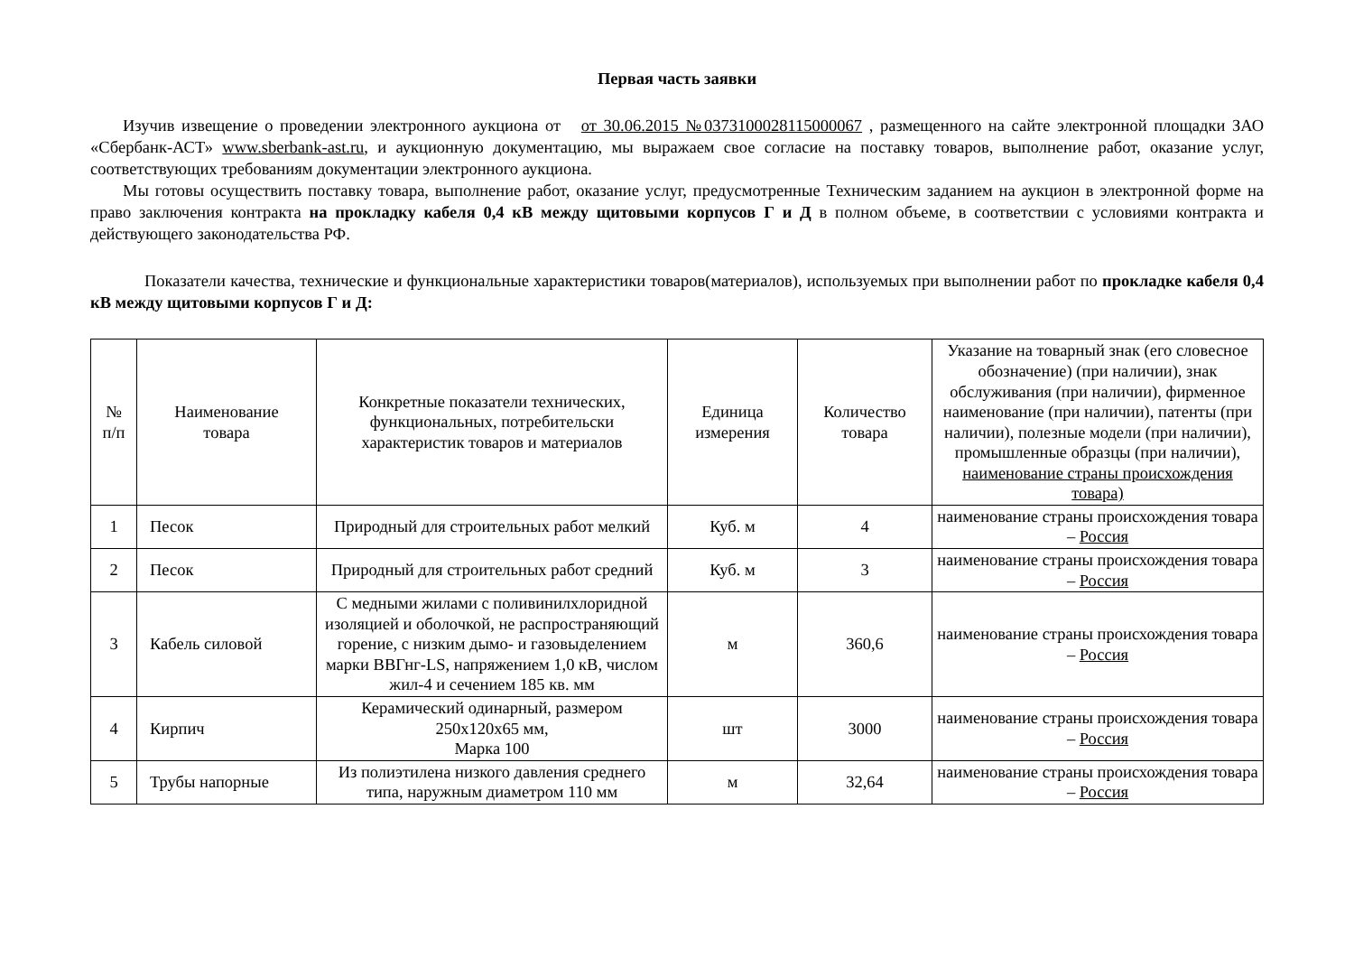Первая часть заявки
Изучив извещение о проведении электронного аукциона от от 30.06.2015 №0373100028115000067 , размещенного на сайте электронной площадки ЗАО «Сбербанк-АСТ» www.sberbank-ast.ru, и аукционную документацию, мы выражаем свое согласие на поставку товаров, выполнение работ, оказание услуг, соответствующих требованиям документации электронного аукциона.
Мы готовы осуществить поставку товара, выполнение работ, оказание услуг, предусмотренные Техническим заданием на аукцион в электронной форме на право заключения контракта на прокладку кабеля 0,4 кВ между щитовыми корпусов Г и Д в полном объеме, в соответствии с условиями контракта и действующего законодательства РФ.
Показатели качества, технические и функциональные характеристики товаров(материалов), используемых при выполнении работ по прокладке кабеля 0,4 кВ между щитовыми корпусов Г и Д:
| № п/п | Наименование товара | Конкретные показатели технических, функциональных, потребительски характеристик товаров и материалов | Единица измерения | Количество товара | Указание на товарный знак (его словесное обозначение) (при наличии), знак обслуживания (при наличии), фирменное наименование (при наличии), патенты (при наличии), полезные модели (при наличии), промышленные образцы (при наличии), наименование страны происхождения товара) |
| --- | --- | --- | --- | --- | --- |
| 1 | Песок | Природный для строительных работ мелкий | Куб. м | 4 | наименование страны происхождения товара – Россия |
| 2 | Песок | Природный для строительных работ средний | Куб. м | 3 | наименование страны происхождения товара – Россия |
| 3 | Кабель силовой | С медными жилами с поливинилхлоридной изоляцией и оболочкой, не распространяющий горение, с низким дымо- и газовыделением марки ВВГнг-LS, напряжением 1,0 кВ, числом жил-4 и сечением 185 кв. мм | м | 360,6 | наименование страны происхождения товара – Россия |
| 4 | Кирпич | Керамический одинарный, размером 250х120х65 мм, Марка 100 | шт | 3000 | наименование страны происхождения товара – Россия |
| 5 | Трубы напорные | Из полиэтилена низкого давления среднего типа, наружным диаметром 110 мм | м | 32,64 | наименование страны происхождения товара – Россия |